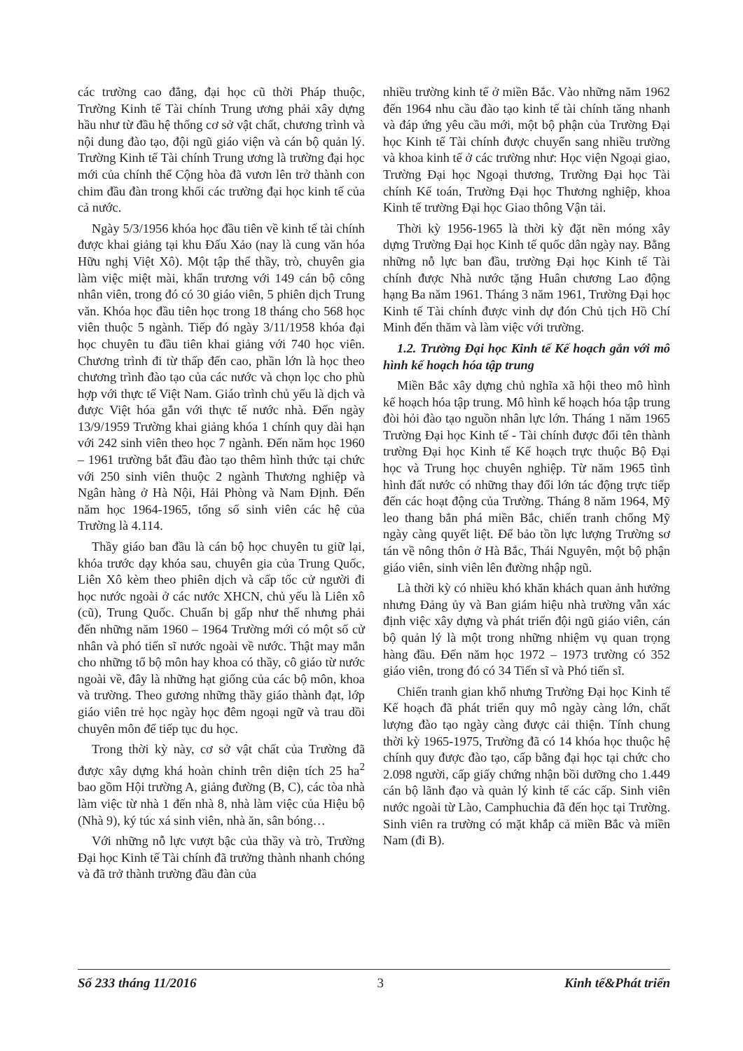các trường cao đẳng, đại học cũ thời Pháp thuộc, Trường Kinh tế Tài chính Trung ương phải xây dựng hầu như từ đầu hệ thống cơ sở vật chất, chương trình và nội dung đào tạo, đội ngũ giáo viện và cán bộ quản lý. Trường Kinh tế Tài chính Trung ương là trường đại học mới của chính thể Cộng hòa đã vươn lên trở thành con chim đầu đàn trong khối các trường đại học kinh tế của cả nước.
Ngày 5/3/1956 khóa học đầu tiên về kinh tế tài chính được khai giảng tại khu Đấu Xảo (nay là cung văn hóa Hữu nghị Việt Xô). Một tập thể thầy, trò, chuyên gia làm việc miệt mài, khẩn trương với 149 cán bộ công nhân viên, trong đó có 30 giáo viên, 5 phiên dịch Trung văn. Khóa học đầu tiên học trong 18 tháng cho 568 học viên thuộc 5 ngành. Tiếp đó ngày 3/11/1958 khóa đại học chuyên tu đầu tiên khai giảng với 740 học viên. Chương trình đi từ thấp đến cao, phần lớn là học theo chương trình đào tạo của các nước và chọn lọc cho phù hợp với thực tế Việt Nam. Giáo trình chủ yếu là dịch và được Việt hóa gắn với thực tế nước nhà. Đến ngày 13/9/1959 Trường khai giảng khóa 1 chính quy dài hạn với 242 sinh viên theo học 7 ngành. Đến năm học 1960 – 1961 trường bắt đầu đào tạo thêm hình thức tại chức với 250 sinh viên thuộc 2 ngành Thương nghiệp và Ngân hàng ở Hà Nội, Hải Phòng và Nam Định. Đến năm học 1964-1965, tổng số sinh viên các hệ của Trường là 4.114.
Thầy giáo ban đầu là cán bộ học chuyên tu giữ lại, khóa trước dạy khóa sau, chuyên gia của Trung Quốc, Liên Xô kèm theo phiên dịch và cấp tốc cử người đi học nước ngoài ở các nước XHCN, chủ yếu là Liên xô (cũ), Trung Quốc. Chuẩn bị gấp như thế nhưng phải đến những năm 1960 – 1964 Trường mới có một số cử nhân và phó tiến sĩ nước ngoài về nước. Thật may mắn cho những tổ bộ môn hay khoa có thầy, cô giáo từ nước ngoài về, đây là những hạt giống của các bộ môn, khoa và trường. Theo gương những thầy giáo thành đạt, lớp giáo viên trẻ học ngày học đêm ngoại ngữ và trau dồi chuyên môn để tiếp tục du học.
Trong thời kỳ này, cơ sở vật chất của Trường đã được xây dựng khá hoàn chỉnh trên diện tích 25 ha<sup>2</sup> bao gồm Hội trường A, giảng đường (B, C), các tòa nhà làm việc từ nhà 1 đến nhà 8, nhà làm việc của Hiệu bộ (Nhà 9), ký túc xá sinh viên, nhà ăn, sân bóng…
Với những nỗ lực vượt bậc của thầy và trò, Trường Đại học Kinh tế Tài chính đã trưởng thành nhanh chóng và đã trở thành trường đầu đàn của
nhiều trường kinh tế ở miền Bắc. Vào những năm 1962 đến 1964 nhu cầu đào tạo kinh tế tài chính tăng nhanh và đáp ứng yêu cầu mới, một bộ phận của Trường Đại học Kinh tế Tài chính được chuyển sang nhiều trường và khoa kinh tế ở các trường như: Học viện Ngoại giao, Trường Đại học Ngoại thương, Trường Đại học Tài chính Kế toán, Trường Đại học Thương nghiệp, khoa Kinh tế trường Đại học Giao thông Vận tải.
Thời kỳ 1956-1965 là thời kỳ đặt nền móng xây dựng Trường Đại học Kinh tế quốc dân ngày nay. Bằng những nỗ lực ban đầu, trường Đại học Kinh tế Tài chính được Nhà nước tặng Huân chương Lao động hạng Ba năm 1961. Tháng 3 năm 1961, Trường Đại học Kinh tế Tài chính được vinh dự đón Chủ tịch Hồ Chí Minh đến thăm và làm việc với trường.
1.2. Trường Đại học Kinh tế Kế hoạch gắn với mô hình kế hoạch hóa tập trung
Miền Bắc xây dựng chủ nghĩa xã hội theo mô hình kế hoạch hóa tập trung. Mô hình kế hoạch hóa tập trung đòi hỏi đào tạo nguồn nhân lực lớn. Tháng 1 năm 1965 Trường Đại học Kinh tế - Tài chính được đổi tên thành trường Đại học Kinh tế Kế hoạch trực thuộc Bộ Đại học và Trung học chuyên nghiệp. Từ năm 1965 tình hình đất nước có những thay đổi lớn tác động trực tiếp đến các hoạt động của Trường. Tháng 8 năm 1964, Mỹ leo thang bắn phá miền Bắc, chiến tranh chống Mỹ ngày càng quyết liệt. Để bảo tồn lực lượng Trường sơ tán về nông thôn ở Hà Bắc, Thái Nguyên, một bộ phận giáo viên, sinh viên lên đường nhập ngũ.
Là thời kỳ có nhiều khó khăn khách quan ảnh hưởng nhưng Đảng ủy và Ban giám hiệu nhà trường vẫn xác định việc xây dựng và phát triển đội ngũ giáo viên, cán bộ quản lý là một trong những nhiệm vụ quan trọng hàng đầu. Đến năm học 1972 – 1973 trường có 352 giáo viên, trong đó có 34 Tiến sĩ và Phó tiến sĩ.
Chiến tranh gian khổ nhưng Trường Đại học Kinh tế Kế hoạch đã phát triển quy mô ngày càng lớn, chất lượng đào tạo ngày càng được cải thiện. Tính chung thời kỳ 1965-1975, Trường đã có 14 khóa học thuộc hệ chính quy được đào tạo, cấp bằng đại học tại chức cho 2.098 người, cấp giấy chứng nhận bồi dưỡng cho 1.449 cán bộ lãnh đạo và quản lý kinh tế các cấp. Sinh viên nước ngoài từ Lào, Camphuchia đã đến học tại Trường. Sinh viên ra trường có mặt khắp cả miền Bắc và miền Nam (đi B).
Số 233 tháng 11/2016 3 Kinh tế&Phát triển